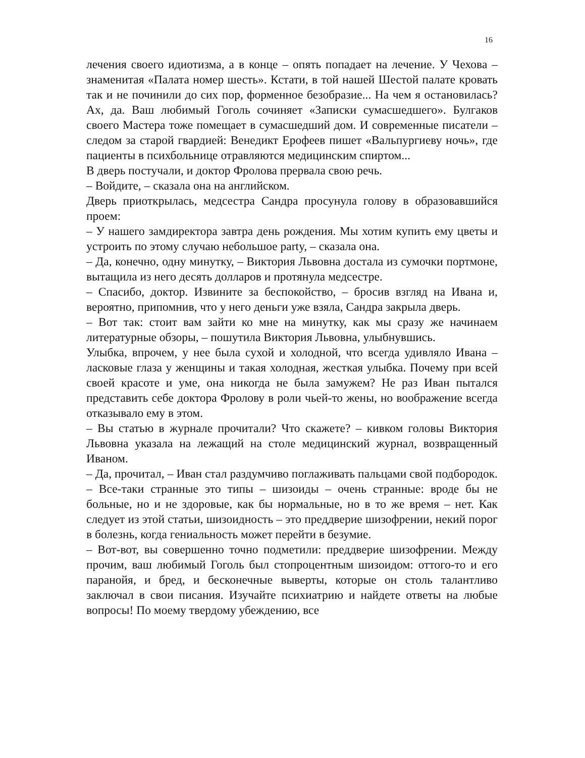16
лечения своего идиотизма, а в конце – опять попадает на лечение. У Чехова – знаменитая «Палата номер шесть». Кстати, в той нашей Шестой палате кровать так и не починили до сих пор, форменное безобразие... На чем я остановилась? Ах, да. Ваш любимый Гоголь сочиняет «Записки сумасшедшего». Булгаков своего Мастера тоже помещает в сумасшедший дом. И современные писатели – следом за старой гвардией: Венедикт Ерофеев пишет «Вальпургиеву ночь», где пациенты в психбольнице отравляются медицинским спиртом...
В дверь постучали, и доктор Фролова прервала свою речь.
– Войдите, – сказала она на английском.
Дверь приоткрылась, медсестра Сандра просунула голову в образовавшийся проем:
– У нашего замдиректора завтра день рождения. Мы хотим купить ему цветы и устроить по этому случаю небольшое party, – сказала она.
– Да, конечно, одну минутку, – Виктория Львовна достала из сумочки портмоне, вытащила из него десять долларов и протянула медсестре.
– Спасибо, доктор. Извините за беспокойство, – бросив взгляд на Ивана и, вероятно, припомнив, что у него деньги уже взяла, Сандра закрыла дверь.
– Вот так: стоит вам зайти ко мне на минутку, как мы сразу же начинаем литературные обзоры, – пошутила Виктория Львовна, улыбнувшись.
Улыбка, впрочем, у нее была сухой и холодной, что всегда удивляло Ивана – ласковые глаза у женщины и такая холодная, жесткая улыбка. Почему при всей своей красоте и уме, она никогда не была замужем? Не раз Иван пытался представить себе доктора Фролову в роли чьей-то жены, но воображение всегда отказывало ему в этом.
– Вы статью в журнале прочитали? Что скажете? – кивком головы Виктория Львовна указала на лежащий на столе медицинский журнал, возвращенный Иваном.
– Да, прочитал, – Иван стал раздумчиво поглаживать пальцами свой подбородок. – Все-таки странные это типы – шизоиды – очень странные: вроде бы не больные, но и не здоровые, как бы нормальные, но в то же время – нет. Как следует из этой статьи, шизоидность – это преддверие шизофрении, некий порог в болезнь, когда гениальность может перейти в безумие.
– Вот-вот, вы совершенно точно подметили: преддверие шизофрении. Между прочим, ваш любимый Гоголь был стопроцентным шизоидом: оттого-то и его паранойя, и бред, и бесконечные выверты, которые он столь талантливо заключал в свои писания. Изучайте психиатрию и найдете ответы на любые вопросы! По моему твердому убеждению, все